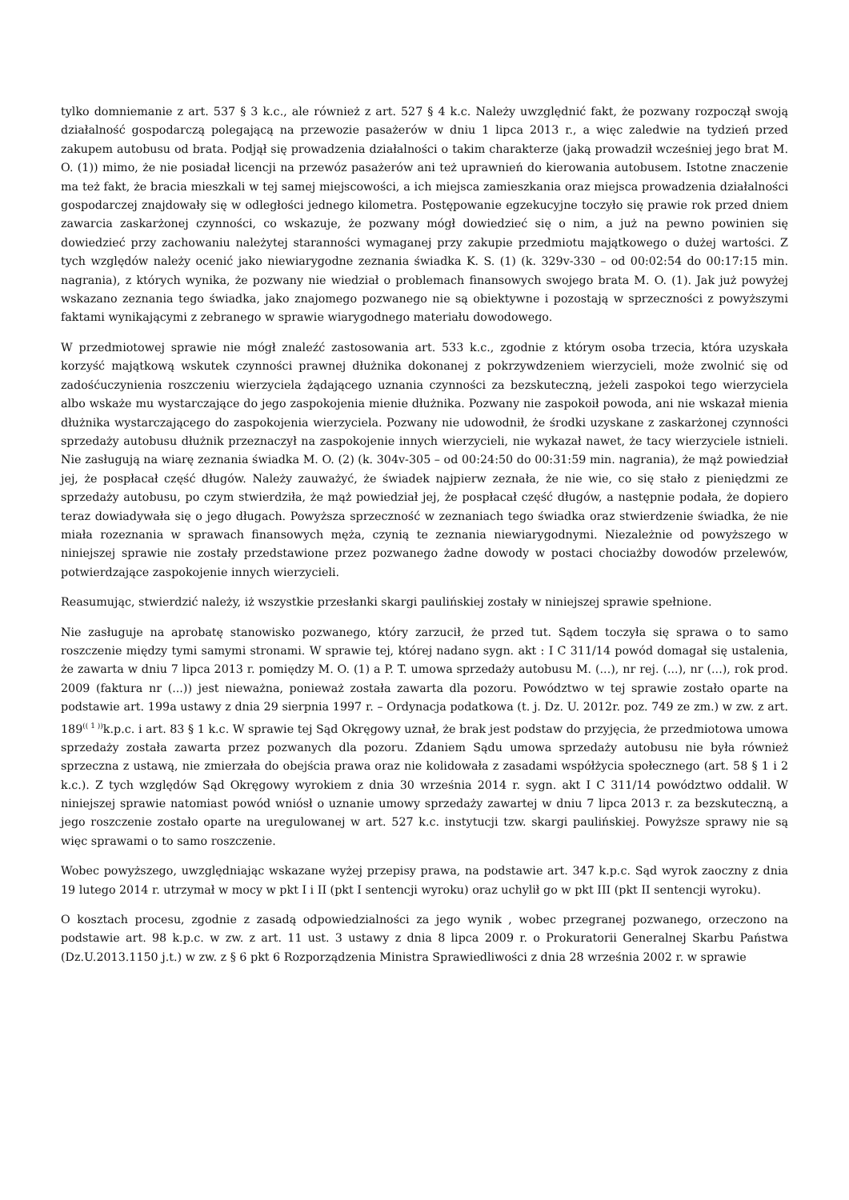tylko domniemanie z art. 537 § 3 k.c., ale również z art. 527 § 4 k.c. Należy uwzględnić fakt, że pozwany rozpoczął swoją działalność gospodarczą polegającą na przewozie pasażerów w dniu 1 lipca 2013 r., a więc zaledwie na tydzień przed zakupem autobusu od brata. Podjął się prowadzenia działalności o takim charakterze (jaką prowadził wcześniej jego brat M. O. (1)) mimo, że nie posiadał licencji na przewóz pasażerów ani też uprawnień do kierowania autobusem. Istotne znaczenie ma też fakt, że bracia mieszkali w tej samej miejscowości, a ich miejsca zamieszkania oraz miejsca prowadzenia działalności gospodarczej znajdowały się w odległości jednego kilometra. Postępowanie egzekucyjne toczyło się prawie rok przed dniem zawarcia zaskarżonej czynności, co wskazuje, że pozwany mógł dowiedzieć się o nim, a już na pewno powinien się dowiedzieć przy zachowaniu należytej staranności wymaganej przy zakupie przedmiotu majątkowego o dużej wartości. Z tych względów należy ocenić jako niewiarygodne zeznania świadka K. S. (1) (k. 329v-330 – od 00:02:54 do 00:17:15 min. nagrania), z których wynika, że pozwany nie wiedział o problemach finansowych swojego brata M. O. (1). Jak już powyżej wskazano zeznania tego świadka, jako znajomego pozwanego nie są obiektywne i pozostają w sprzeczności z powyższymi faktami wynikającymi z zebranego w sprawie wiarygodnego materiału dowodowego.
W przedmiotowej sprawie nie mógł znaleźć zastosowania art. 533 k.c., zgodnie z którym osoba trzecia, która uzyskała korzyść majątkową wskutek czynności prawnej dłużnika dokonanej z pokrzywdzeniem wierzycieli, może zwolnić się od zadośćuczynienia roszczeniu wierzyciela żądającego uznania czynności za bezskuteczną, jeżeli zaspokoi tego wierzyciela albo wskaże mu wystarczające do jego zaspokojenia mienie dłużnika. Pozwany nie zaspokoił powoda, ani nie wskazał mienia dłużnika wystarczającego do zaspokojenia wierzyciela. Pozwany nie udowodnił, że środki uzyskane z zaskarżonej czynności sprzedaży autobusu dłużnik przeznaczył na zaspokojenie innych wierzycieli, nie wykazał nawet, że tacy wierzyciele istnieli. Nie zasługują na wiarę zeznania świadka M. O. (2) (k. 304v-305 – od 00:24:50 do 00:31:59 min. nagrania), że mąż powiedział jej, że pospłacał część długów. Należy zauważyć, że świadek najpierw zeznała, że nie wie, co się stało z pieniędzmi ze sprzedaży autobusu, po czym stwierdziła, że mąż powiedział jej, że pospłacał część długów, a następnie podała, że dopiero teraz dowiadywała się o jego długach. Powyższa sprzeczność w zeznaniach tego świadka oraz stwierdzenie świadka, że nie miała rozeznania w sprawach finansowych męża, czynią te zeznania niewiarygodnymi. Niezależnie od powyższego w niniejszej sprawie nie zostały przedstawione przez pozwanego żadne dowody w postaci chociażby dowodów przelewów, potwierdzające zaspokojenie innych wierzycieli.
Reasumując, stwierdzić należy, iż wszystkie przesłanki skargi paulińskiej zostały w niniejszej sprawie spełnione.
Nie zasługuje na aprobatę stanowisko pozwanego, który zarzucił, że przed tut. Sądem toczyła się sprawa o to samo roszczenie między tymi samymi stronami. W sprawie tej, której nadano sygn. akt : I C 311/14 powód domagał się ustalenia, że zawarta w dniu 7 lipca 2013 r. pomiędzy M. O. (1) a P. T. umowa sprzedaży autobusu M. (...), nr rej. (...), nr (...), rok prod. 2009 (faktura nr (...)) jest nieważna, ponieważ została zawarta dla pozoru. Powództwo w tej sprawie zostało oparte na podstawie art. 199a ustawy z dnia 29 sierpnia 1997 r. – Ordynacja podatkowa (t. j. Dz. U. 2012r. poz. 749 ze zm.) w zw. z art. 189<sup>(( 1 ))</sup>k.p.c. i art. 83 § 1 k.c. W sprawie tej Sąd Okręgowy uznał, że brak jest podstaw do przyjęcia, że przedmiotowa umowa sprzedaży została zawarta przez pozwanych dla pozoru. Zdaniem Sądu umowa sprzedaży autobusu nie była również sprzeczna z ustawą, nie zmierzała do obejścia prawa oraz nie kolidowała z zasadami współżycia społecznego (art. 58 § 1 i 2 k.c.). Z tych względów Sąd Okręgowy wyrokiem z dnia 30 września 2014 r. sygn. akt I C 311/14 powództwo oddalił. W niniejszej sprawie natomiast powód wniósł o uznanie umowy sprzedaży zawartej w dniu 7 lipca 2013 r. za bezskuteczną, a jego roszczenie zostało oparte na uregulowanej w art. 527 k.c. instytucji tzw. skargi paulińskiej. Powyższe sprawy nie są więc sprawami o to samo roszczenie.
Wobec powyższego, uwzględniając wskazane wyżej przepisy prawa, na podstawie art. 347 k.p.c. Sąd wyrok zaoczny z dnia 19 lutego 2014 r. utrzymał w mocy w pkt I i II (pkt I sentencji wyroku) oraz uchylił go w pkt III (pkt II sentencji wyroku).
O kosztach procesu, zgodnie z zasadą odpowiedzialności za jego wynik , wobec przegranej pozwanego, orzeczono na podstawie art. 98 k.p.c. w zw. z art. 11 ust. 3 ustawy z dnia 8 lipca 2009 r. o Prokuratorii Generalnej Skarbu Państwa (Dz.U.2013.1150 j.t.) w zw. z § 6 pkt 6 Rozporządzenia Ministra Sprawiedliwości z dnia 28 września 2002 r. w sprawie